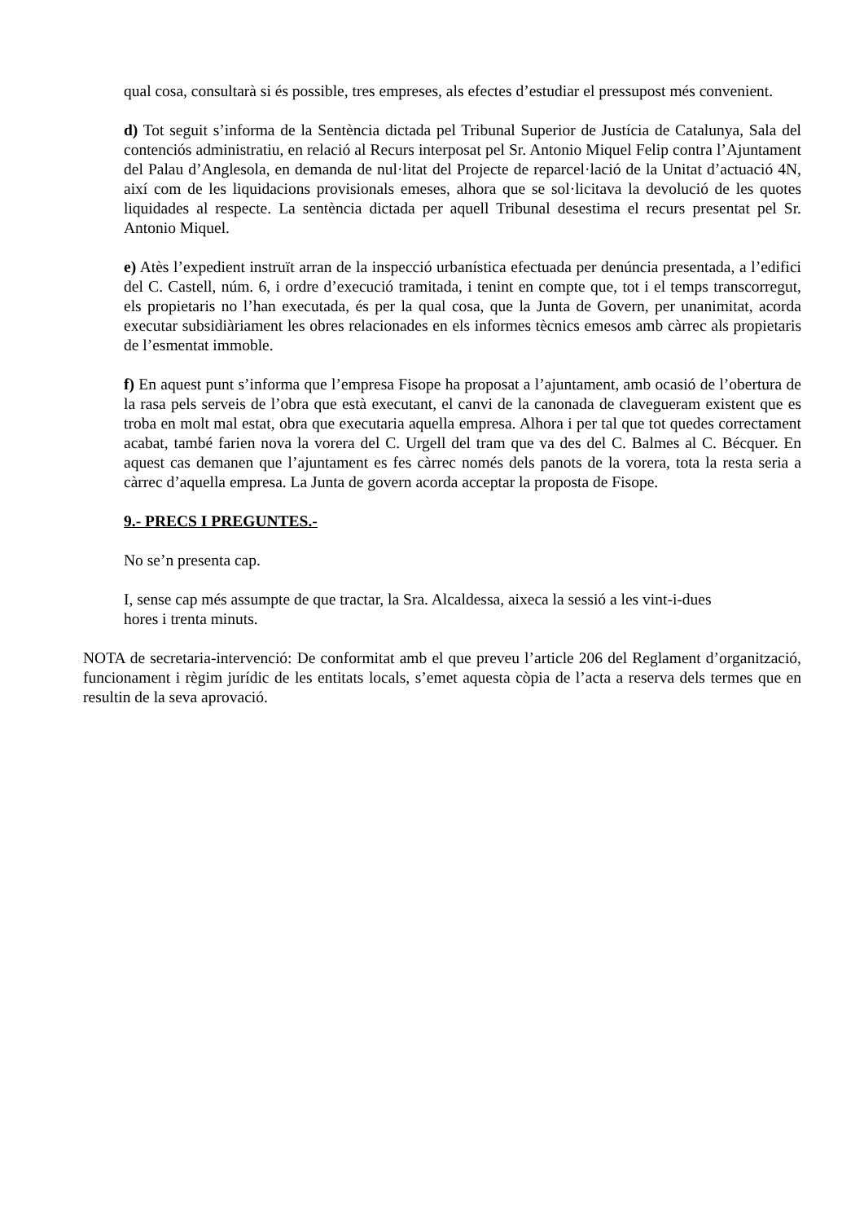qual cosa, consultarà si és possible, tres empreses, als efectes d’estudiar el pressupost més convenient.
d) Tot seguit s’informa de la Sentència dictada pel Tribunal Superior de Justícia de Catalunya, Sala del contenciós administratiu, en relació al Recurs interposat pel Sr. Antonio Miquel Felip contra l’Ajuntament del Palau d’Anglesola, en demanda de nul·litat del Projecte de reparcel·lació de la Unitat d’actuació 4N, així com de les liquidacions provisionals emeses, alhora que se sol·licitava la devolució de les quotes liquidades al respecte. La sentència dictada per aquell Tribunal desestima el recurs presentat pel Sr. Antonio Miquel.
e) Atès l’expedient instruït arran de la inspecció urbanística efectuada per denúncia presentada, a l’edifici del C. Castell, núm. 6, i ordre d’execució tramitada, i tenint en compte que, tot i el temps transcorregut, els propietaris no l’han executada, és per la qual cosa, que la Junta de Govern, per unanimitat, acorda executar subsidiàriament les obres relacionades en els informes tècnics emesos amb càrrec als propietaris de l’esmentat immoble.
f) En aquest punt s’informa que l’empresa Fisope ha proposat a l’ajuntament, amb ocasió de l’obertura de la rasa pels serveis de l’obra que està executant, el canvi de la canonada de clavegueram existent que es troba en molt mal estat, obra que executaria aquella empresa. Alhora i per tal que tot quedes correctament acabat, també farien nova la vorera del C. Urgell del tram que va des del C. Balmes al C. Bécquer. En aquest cas demanen que l’ajuntament es fes càrrec només dels panots de la vorera, tota la resta seria a càrrec d’aquella empresa. La Junta de govern acorda acceptar la proposta de Fisope.
9.- PRECS I PREGUNTES.-
No se’n presenta cap.
I, sense cap més assumpte de que tractar, la Sra. Alcaldessa, aixeca la sessió a les vint-i-dues
hores i trenta minuts.
NOTA de secretaria-intervenció: De conformitat amb el que preveu l’article 206 del Reglament d’organització, funcionament i règim jurídic de les entitats locals, s’emet aquesta còpia de l’acta a reserva dels termes que en resultin de la seva aprovació.